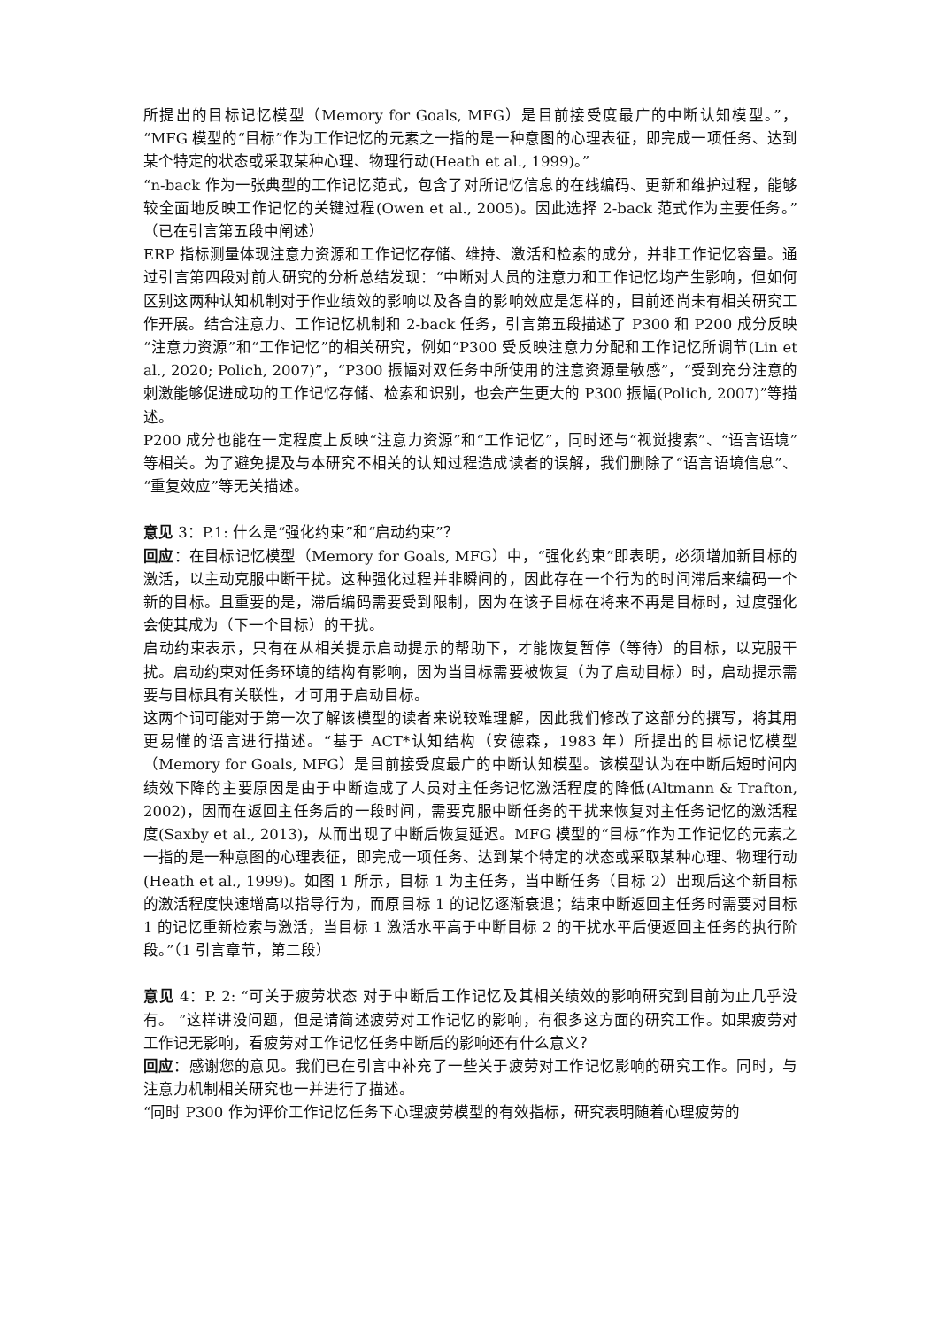所提出的目标记忆模型（Memory for Goals, MFG）是目前接受度最广的中断认知模型。”，“MFG 模型的“目标”作为工作记忆的元素之一指的是一种意图的心理表征，即完成一项任务、达到某个特定的状态或采取某种心理、物理行动(Heath et al., 1999)。”
“n-back 作为一张典型的工作记忆范式，包含了对所记忆信息的在线编码、更新和维护过程，能够较全面地反映工作记忆的关键过程(Owen et al., 2005)。因此选择 2-back 范式作为主要任务。”（已在引言第五段中阐述）
ERP 指标测量体现注意力资源和工作记忆存储、维持、激活和检索的成分，并非工作记忆容量。通过引言第四段对前人研究的分析总结发现：“中断对人员的注意力和工作记忆均产生影响，但如何区别这两种认知机制对于作业绩效的影响以及各自的影响效应是怎样的，目前还尚未有相关研究工作开展。结合注意力、工作记忆机制和 2-back 任务，引言第五段描述了 P300 和 P200 成分反映“注意力资源”和“工作记忆”的相关研究，例如“P300 受反映注意力分配和工作记忆所调节(Lin et al., 2020; Polich, 2007)”，“P300 振幅对双任务中所使用的注意资源量敏感”，“受到充分注意的刺激能够促进成功的工作记忆存储、检索和识别，也会产生更大的 P300 振幅(Polich, 2007)”等描述。
P200 成分也能在一定程度上反映“注意力资源”和“工作记忆”，同时还与“视觉搜索”、“语言语境”等相关。为了避免提及与本研究不相关的认知过程造成读者的误解，我们删除了“语言语境信息”、“重复效应”等无关描述。
意见 3：P.1: 什么是“强化约束”和“启动约束”？
回应：在目标记忆模型（Memory for Goals, MFG）中，“强化约束”即表明，必须增加新目标的激活，以主动克服中断干扰。这种强化过程并非瞬间的，因此存在一个行为的时间滞后来编码一个新的目标。且重要的是，滞后编码需要受到限制，因为在该子目标在将来不再是目标时，过度强化会使其成为（下一个目标）的干扰。
启动约束表示，只有在从相关提示启动提示的帮助下，才能恢复暂停（等待）的目标，以克服干扰。启动约束对任务环境的结构有影响，因为当目标需要被恢复（为了启动目标）时，启动提示需要与目标具有关联性，才可用于启动目标。
这两个词可能对于第一次了解该模型的读者来说较难理解，因此我们修改了这部分的撰写，将其用更易懂的语言进行描述。“基于 ACT*认知结构（安德森，1983 年）所提出的目标记忆模型（Memory for Goals, MFG）是目前接受度最广的中断认知模型。该模型认为在中断后短时间内绩效下降的主要原因是由于中断造成了人员对主任务记忆激活程度的降低(Altmann & Trafton, 2002)，因而在返回主任务后的一段时间，需要克服中断任务的干扰来恢复对主任务记忆的激活程度(Saxby et al., 2013)，从而出现了中断后恢复延迟。MFG 模型的“目标”作为工作记忆的元素之一指的是一种意图的心理表征，即完成一项任务、达到某个特定的状态或采取某种心理、物理行动(Heath et al., 1999)。如图 1 所示，目标 1 为主任务，当中断任务（目标 2）出现后这个新目标的激活程度快速增高以指导行为，而原目标 1 的记忆逐渐衰退；结束中断返回主任务时需要对目标 1 的记忆重新检索与激活，当目标 1 激活水平高于中断目标 2 的干扰水平后便返回主任务的执行阶段。”（1 引言章节，第二段）
意见 4：P. 2: “可关于疲劳状态 对于中断后工作记忆及其相关绩效的影响研究到目前为止几乎没有。 ”这样讲没问题，但是请简述疲劳对工作记忆的影响，有很多这方面的研究工作。如果疲劳对工作记无影响，看疲劳对工作记忆任务中断后的影响还有什么意义？
回应：感谢您的意见。我们已在引言中补充了一些关于疲劳对工作记忆影响的研究工作。同时，与注意力机制相关研究也一并进行了描述。
“同时 P300 作为评价工作记忆任务下心理疲劳模型的有效指标，研究表明随着心理疲劳的